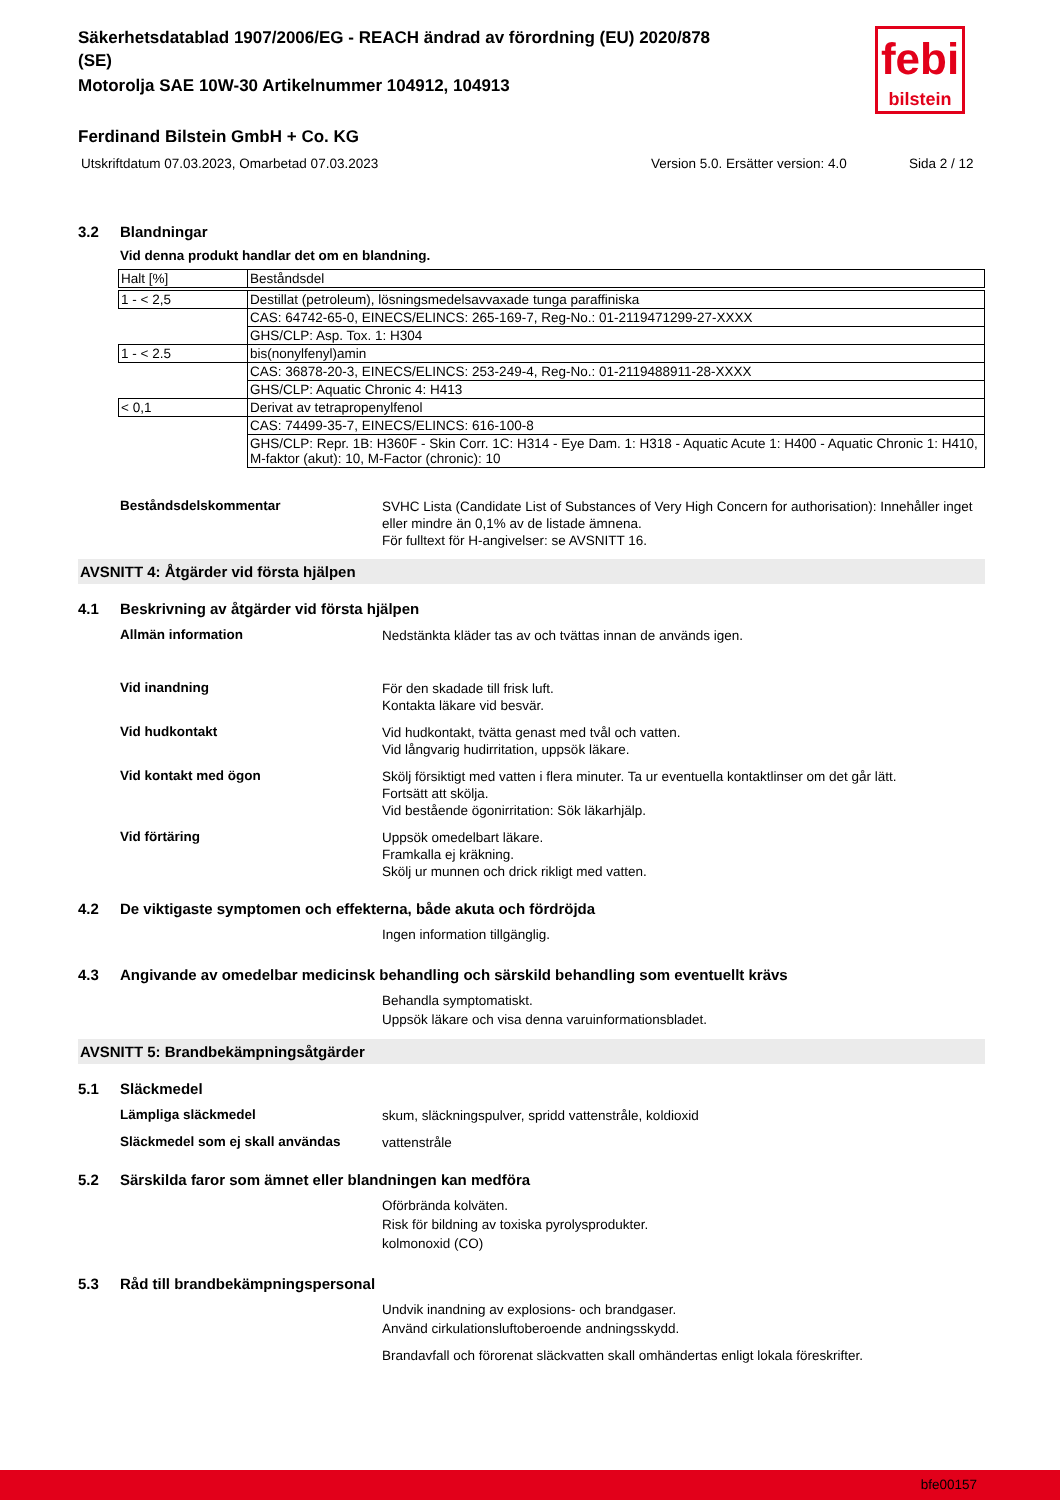febi
bilstein
Säkerhetsdatablad 1907/2006/EG - REACH ändrad av förordning (EU) 2020/878
(SE)
Motorolja SAE 10W-30 Artikelnummer 104912, 104913
Ferdinand Bilstein GmbH + Co. KG
Utskriftdatum 07.03.2023, Omarbetad 07.03.2023 Version 5.0. Ersätter version: 4.0 Sida 2 / 12
3.2 Blandningar
Vid denna produkt handlar det om en blandning.
| Halt [%] | Beståndsdel |
| 1 - < 2,5 | Destillat (petroleum), lösningsmedelsavvaxade tunga paraffiniska |
| | CAS: 64742-65-0, EINECS/ELINCS: 265-169-7, Reg-No.: 01-2119471299-27-XXXX |
| | GHS/CLP: Asp. Tox. 1: H304 |
| 1 - < 2.5 | bis(nonylfenyl)amin |
| | CAS: 36878-20-3, EINECS/ELINCS: 253-249-4, Reg-No.: 01-2119488911-28-XXXX |
| | GHS/CLP: Aquatic Chronic 4: H413 |
| < 0,1 | Derivat av tetrapropenylfenol |
| | CAS: 74499-35-7, EINECS/ELINCS: 616-100-8 |
| | GHS/CLP: Repr. 1B: H360F - Skin Corr. 1C: H314 - Eye Dam. 1: H318 - Aquatic Acute 1: H400 - Aquatic Chronic 1: H410, M-faktor (akut): 10, M-Factor (chronic): 10 |
Beståndsdelskommentar
SVHC Lista (Candidate List of Substances of Very High Concern for authorisation): Innehåller inget eller mindre än 0,1% av de listade ämnena.
För fulltext för H-angivelser: se AVSNITT 16.
AVSNITT 4: Åtgärder vid första hjälpen
4.1 Beskrivning av åtgärder vid första hjälpen
Allmän information
Nedstänkta kläder tas av och tvättas innan de används igen.
Vid inandning
För den skadade till frisk luft.
Kontakta läkare vid besvär.
Vid hudkontakt
Vid hudkontakt, tvätta genast med tvål och vatten.
Vid långvarig hudirritation, uppsök läkare.
Vid kontakt med ögon
Skölj försiktigt med vatten i flera minuter. Ta ur eventuella kontaktlinser om det går lätt.
Fortsätt att skölja.
Vid bestående ögonirritation: Sök läkarhjälp.
Vid förtäring
Uppsök omedelbart läkare.
Framkalla ej kräkning.
Skölj ur munnen och drick rikligt med vatten.
4.2 De viktigaste symptomen och effekterna, både akuta och fördröjda
Ingen information tillgänglig.
4.3 Angivande av omedelbar medicinsk behandling och särskild behandling som eventuellt krävs
Behandla symptomatiskt.
Uppsök läkare och visa denna varuinformationsbladet.
AVSNITT 5: Brandbekämpningsåtgärder
5.1 Släckmedel
Lämpliga släckmedel
skum, släckningspulver, spridd vattenstråle, koldioxid
Släckmedel som ej skall användas
vattenstråle
5.2 Särskilda faror som ämnet eller blandningen kan medföra
Oförbrända kolväten.
Risk för bildning av toxiska pyrolysprodukter.
kolmonoxid (CO)
5.3 Råd till brandbekämpningspersonal
Undvik inandning av explosions- och brandgaser.
Använd cirkulationsluftoberoende andningsskydd.
Brandavfall och förorenat släckvatten skall omhändertas enligt lokala föreskrifter.
bfe00157